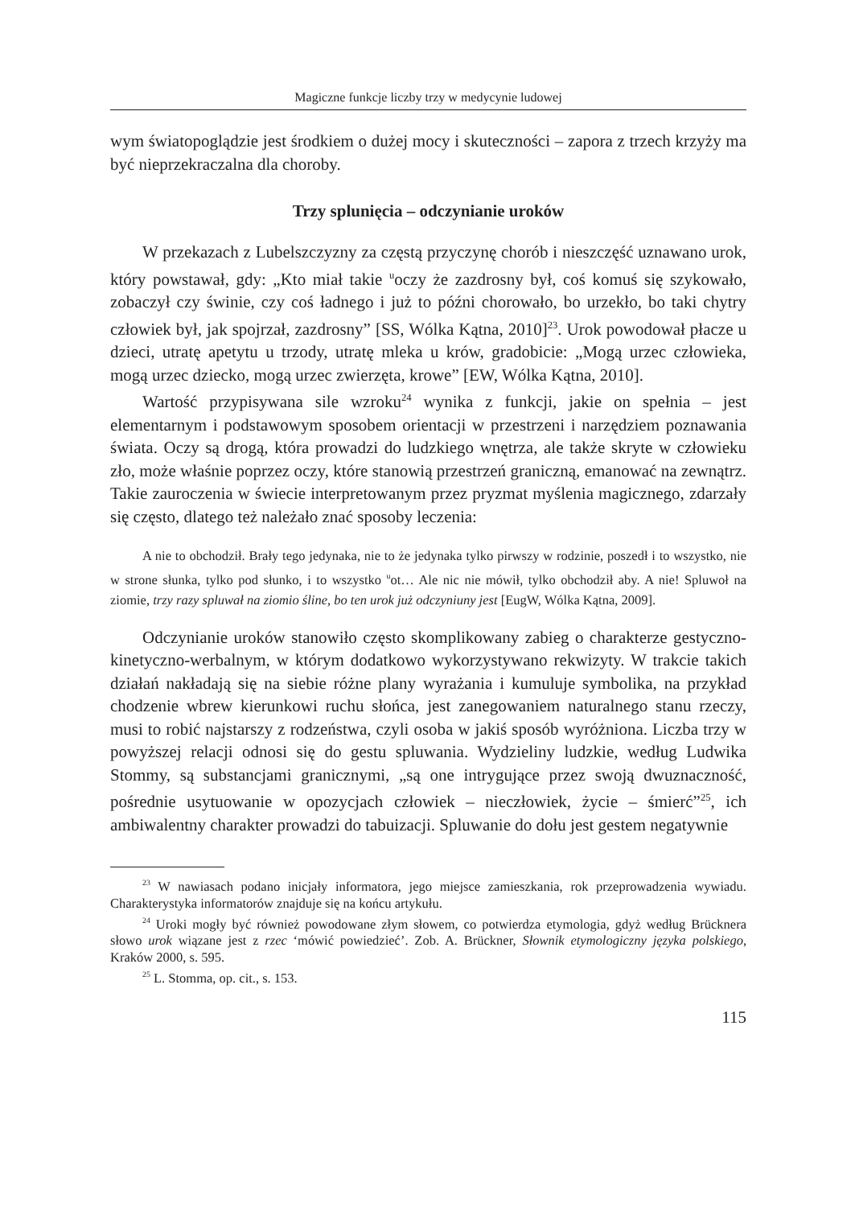Magiczne funkcje liczby trzy w medycynie ludowej
wym światopoglądzie jest środkiem o dużej mocy i skuteczności – zapora z trzech krzyży ma być nieprzekraczalna dla choroby.
Trzy splunięcia – odczynianie uroków
W przekazach z Lubelszczyzny za częstą przyczynę chorób i nieszczęść uznawano urok, który powstawał, gdy: „Kto miał takie <sup>u</sup>oczy że zazdrosny był, coś komuś się szykowało, zobaczył czy świnie, czy coś ładnego i już to późni chorowało, bo urzekło, bo taki chytry człowiek był, jak spojrzał, zazdrosny” [SS, Wólka Kątna, 2010]<sup>23</sup>. Urok powodował płacze u dzieci, utratę apetytu u trzody, utratę mleka u krów, gradobicie: „Mogą urzec człowieka, mogą urzec dziecko, mogą urzec zwierzęta, krowe” [EW, Wólka Kątna, 2010].
Wartość przypisywana sile wzroku<sup>24</sup> wynika z funkcji, jakie on spełnia – jest elementarnym i podstawowym sposobem orientacji w przestrzeni i narzędziem poznawania świata. Oczy są drogą, która prowadzi do ludzkiego wnętrza, ale także skryte w człowieku zło, może właśnie poprzez oczy, które stanowią przestrzeń graniczną, emanować na zewnątrz. Takie zauroczenia w świecie interpretowanym przez pryzmat myślenia magicznego, zdarzały się często, dlatego też należało znać sposoby leczenia:
A nie to obchodził. Brały tego jedynaka, nie to że jedynaka tylko pirwszy w rodzinie, poszedł i to wszystko, nie w strone słunka, tylko pod słunko, i to wszystko <sup>u</sup>ot… Ale nic nie mówił, tylko obchodził aby. A nie! Spluwoł na ziomie, trzy razy spluwał na ziomio śline, bo ten urok już odczyniuny jest [EugW, Wólka Kątna, 2009].
Odczynianie uroków stanowiło często skomplikowany zabieg o charakterze gestyczno-kinetyczno-werbalnym, w którym dodatkowo wykorzystywano rekwizyty. W trakcie takich działań nakładają się na siebie różne plany wyrażania i kumuluje symbolika, na przykład chodzenie wbrew kierunkowi ruchu słońca, jest zanegowaniem naturalnego stanu rzeczy, musi to robić najstarszy z rodzeństwa, czyli osoba w jakiś sposób wyróżniona. Liczba trzy w powyższej relacji odnosi się do gestu spluwania. Wydzieliny ludzkie, według Ludwika Stommy, są substancjami granicznymi, „są one intrygujące przez swoją dwuznaczność, pośrednie usytuowanie w opozycjach człowiek – nieczłowiek, życie – śmierć”<sup>25</sup>, ich ambiwalentny charakter prowadzi do tabuizacji. Spluwanie do dołu jest gestem negatywnie
<sup>23</sup> W nawiasach podano inicjały informatora, jego miejsce zamieszkania, rok przeprowadzenia wywiadu. Charakterystyka informatorów znajduje się na końcu artykułu.
<sup>24</sup> Uroki mogły być również powodowane złym słowem, co potwierdza etymologia, gdyż według Brücknera słowo urok wiązane jest z rzec ‘mówić powiedzieć’. Zob. A. Brückner, Słownik etymologiczny języka polskiego, Kraków 2000, s. 595.
<sup>25</sup> L. Stomma, op. cit., s. 153.
115